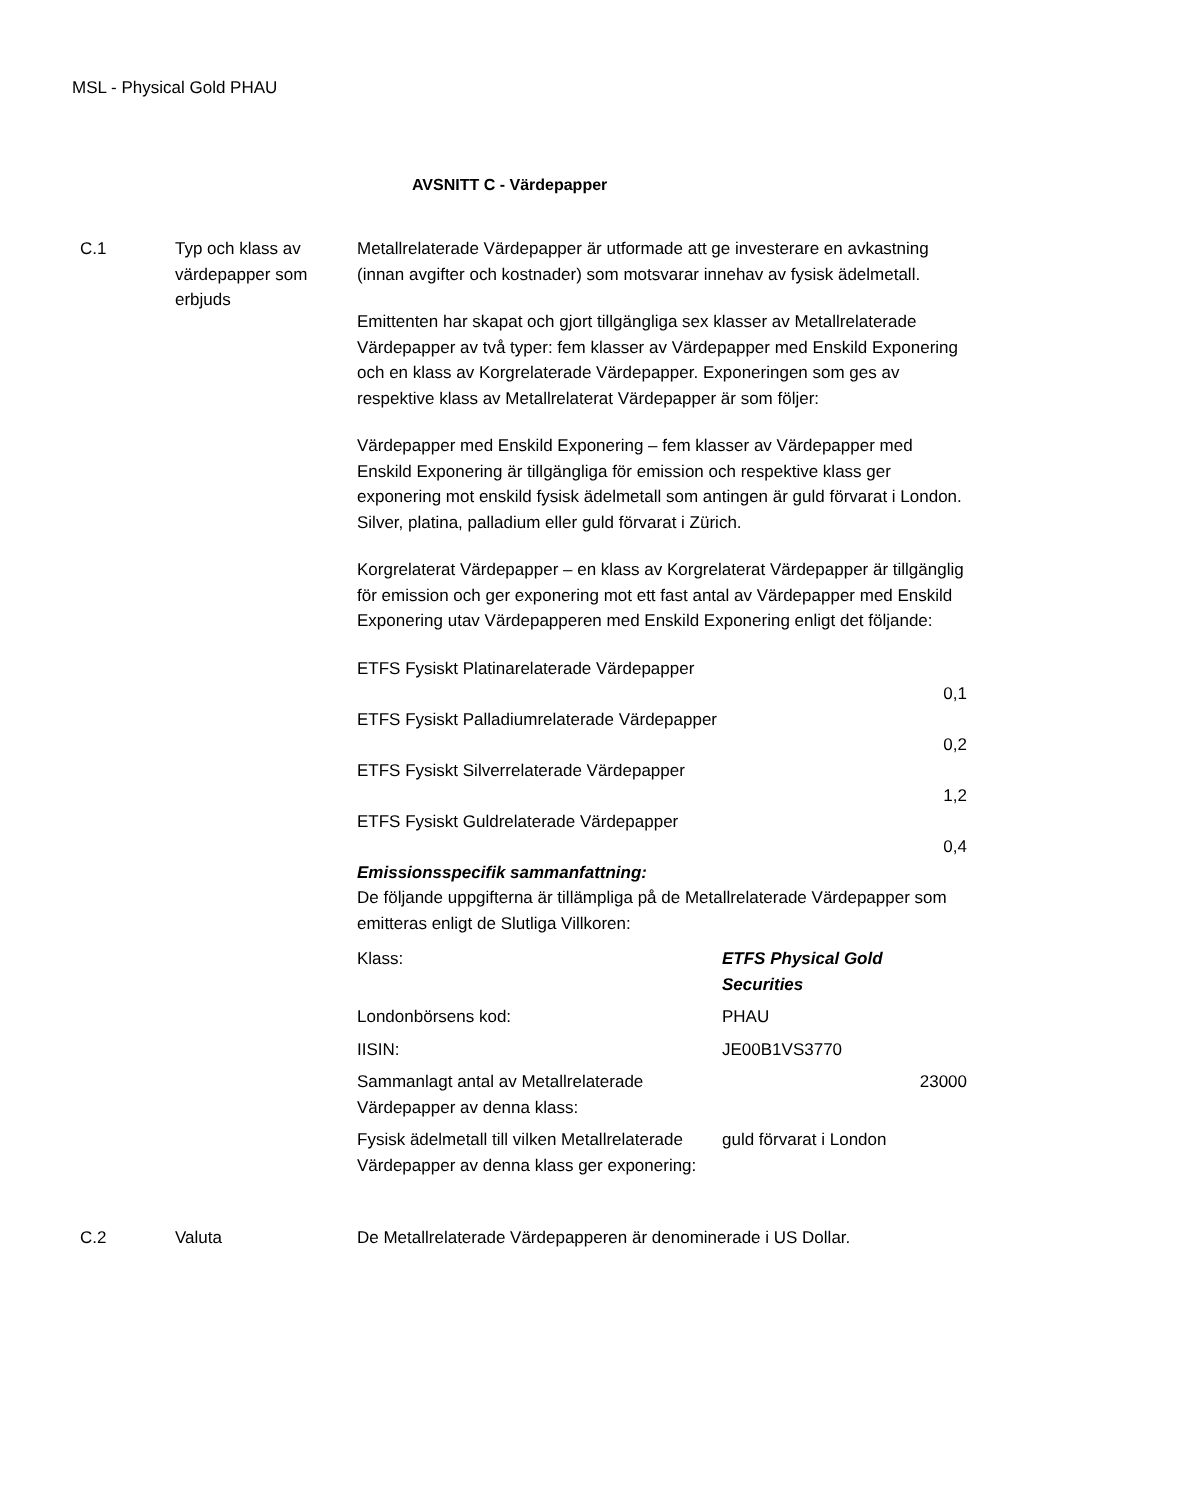MSL - Physical Gold PHAU
AVSNITT C - Värdepapper
C.1 Typ och klass av värdepapper som erbjuds
Metallrelaterade Värdepapper är utformade att ge investerare en avkastning (innan avgifter och kostnader) som motsvarar innehav av fysisk ädelmetall.
Emittenten har skapat och gjort tillgängliga sex klasser av Metallrelaterade Värdepapper av två typer: fem klasser av Värdepapper med Enskild Exponering och en klass av Korgrelaterade Värdepapper. Exponeringen som ges av respektive klass av Metallrelaterat Värdepapper är som följer:
Värdepapper med Enskild Exponering – fem klasser av Värdepapper med Enskild Exponering är tillgängliga för emission och respektive klass ger exponering mot enskild fysisk ädelmetall som antingen är guld förvarat i London. Silver, platina, palladium eller guld förvarat i Zürich.
Korgrelaterat Värdepapper – en klass av Korgrelaterat Värdepapper är tillgänglig för emission och ger exponering mot ett fast antal av Värdepapper med Enskild Exponering utav Värdepapperen med Enskild Exponering enligt det följande:
| ETFS Fysiskt Platinarelaterade Värdepapper |
| 0,1 |
| ETFS Fysiskt Palladiumrelaterade Värdepapper |
| 0,2 |
| ETFS Fysiskt Silverrelaterade Värdepapper |
| 1,2 |
| ETFS Fysiskt Guldrelaterade Värdepapper |
| 0,4 |
Emissionsspecifik sammanfattning:
De följande uppgifterna är tillämpliga på de Metallrelaterade Värdepapper som emitteras enligt de Slutliga Villkoren:
| Klass: | ETFS Physical Gold Securities |
| Londonbörsens kod: | PHAU |
| IISIN: | JE00B1VS3770 |
| Sammanlagt antal av Metallrelaterade Värdepapper av denna klass: | 23000 |
| Fysisk ädelmetall till vilken Metallrelaterade Värdepapper av denna klass ger exponering: | guld förvarat i London |
C.2 Valuta De Metallrelaterade Värdepapperen är denominerade i US Dollar.